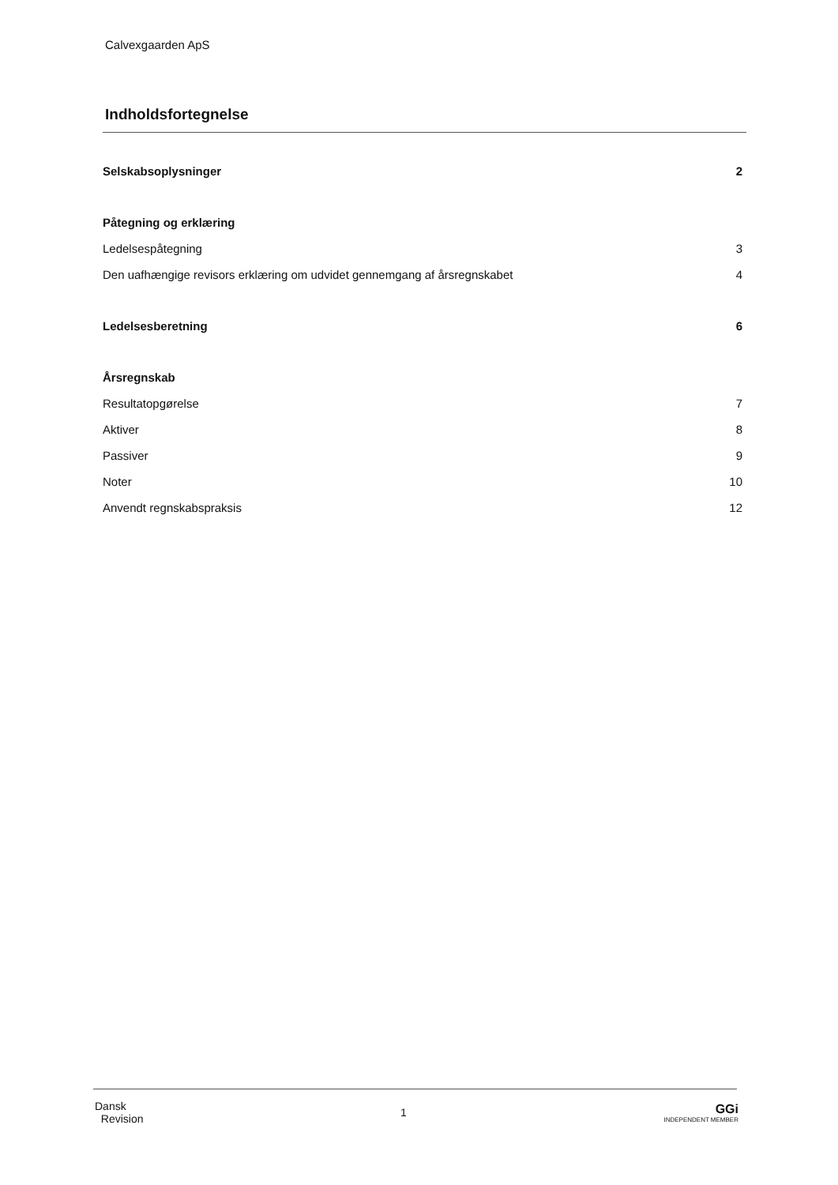Calvexgaarden ApS
Indholdsfortegnelse
Selskabsoplysninger 2
Påtegning og erklæring
Ledelsespåtegning 3
Den uafhængige revisors erklæring om udvidet gennemgang af årsregnskabet 4
Ledelsesberetning 6
Årsregnskab
Resultatopgørelse 7
Aktiver 8
Passiver 9
Noter 10
Anvendt regnskabspraksis 12
Dansk
Revision
1 GGi
INDEPENDENT MEMBER